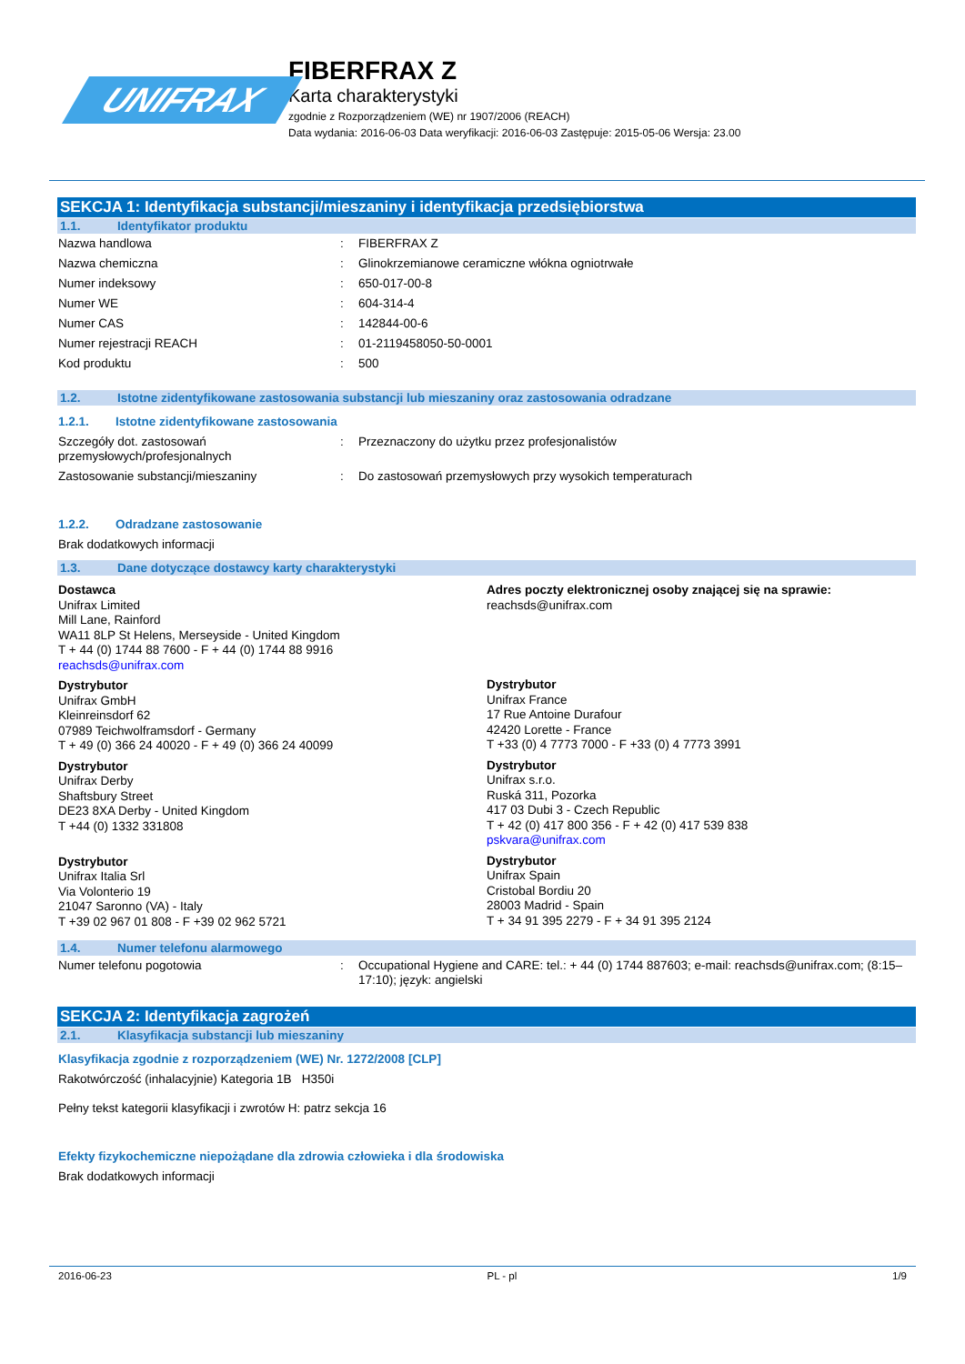UNIFRAX
FIBERFRAX Z
Karta charakterystyki
zgodnie z Rozporządzeniem (WE) nr 1907/2006 (REACH)
Data wydania: 2016-06-03 Data weryfikacji: 2016-06-03 Zastępuje: 2015-05-06 Wersja: 23.00
SEKCJA 1: Identyfikacja substancji/mieszaniny i identyfikacja przedsiębiorstwa
1.1. Identyfikator produktu
Nazwa handlowa : FIBERFRAX Z
Nazwa chemiczna : Glinokrzemianowe ceramiczne włókna ogniotrwałe
Numer indeksowy : 650-017-00-8
Numer WE : 604-314-4
Numer CAS : 142844-00-6
Numer rejestracji REACH : 01-2119458050-50-0001
Kod produktu : 500
1.2. Istotne zidentyfikowane zastosowania substancji lub mieszaniny oraz zastosowania odradzane
1.2.1. Istotne zidentyfikowane zastosowania
Szczegóły dot. zastosowań przemysłowych/profesjonalnych
: Przeznaczony do użytku przez profesjonalistów
Zastosowanie substancji/mieszaniny : Do zastosowań przemysłowych przy wysokich temperaturach
1.2.2. Odradzane zastosowanie
Brak dodatkowych informacji
1.3. Dane dotyczące dostawcy karty charakterystyki
Dostawca
Unifrax Limited
Mill Lane, Rainford
WA11 8LP St Helens, Merseyside - United Kingdom
T + 44 (0) 1744 88 7600 - F + 44 (0) 1744 88 9916
reachsds@unifrax.com
Dystrybutor
Unifrax GmbH
Kleinreinsdorf 62
07989 Teichwolframsdorf - Germany
T + 49 (0) 366 24 40020 - F + 49 (0) 366 24 40099
Dystrybutor
Unifrax Derby
Shaftsbury Street
DE23 8XA Derby - United Kingdom
T +44 (0) 1332 331808
Dystrybutor
Unifrax Italia Srl
Via Volonterio 19
21047 Saronno (VA) - Italy
T +39 02 967 01 808 - F +39 02 962 5721
Adres poczty elektronicznej osoby znającej się na sprawie:
reachsds@unifrax.com
Dystrybutor
Unifrax France
17 Rue Antoine Durafour
42420 Lorette - France
T +33 (0) 4 7773 7000 - F +33 (0) 4 7773 3991
Dystrybutor
Unifrax s.r.o.
Ruská 311, Pozorka
417 03 Dubi 3 - Czech Republic
T + 42 (0) 417 800 356 - F + 42 (0) 417 539 838
pskvara@unifrax.com
Dystrybutor
Unifrax Spain
Cristobal Bordiu 20
28003 Madrid - Spain
T + 34 91 395 2279 - F + 34 91 395 2124
1.4. Numer telefonu alarmowego
Numer telefonu pogotowia : Occupational Hygiene and CARE: tel.: + 44 (0) 1744 887603; e-mail: reachsds@unifrax.com; (8:15–17:10); język: angielski
SEKCJA 2: Identyfikacja zagrożeń
2.1. Klasyfikacja substancji lub mieszaniny
Klasyfikacja zgodnie z rozporządzeniem (WE) Nr. 1272/2008 [CLP]
Rakotwórczość (inhalacyjnie) Kategoria 1B H350i
Pełny tekst kategorii klasyfikacji i zwrotów H: patrz sekcja 16
Efekty fizykochemiczne niepożądane dla zdrowia człowieka i dla środowiska
Brak dodatkowych informacji
2016-06-23 PL - pl 1/9